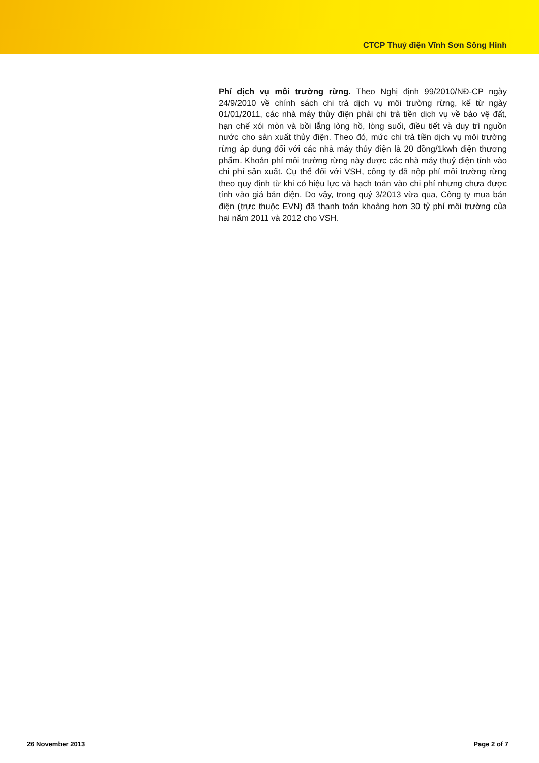CTCP Thuỷ điện Vĩnh Sơn Sông Hinh
Phí dịch vụ môi trường rừng. Theo Nghị định 99/2010/NĐ-CP ngày 24/9/2010 về chính sách chi trả dịch vụ môi trường rừng, kể từ ngày 01/01/2011, các nhà máy thủy điện phải chi trả tiền dịch vụ về bảo vệ đất, hạn chế xói mòn và bồi lắng lòng hồ, lòng suối, điều tiết và duy trì nguồn nước cho sản xuất thủy điện. Theo đó, mức chi trả tiền dịch vụ môi trường rừng áp dụng đối với các nhà máy thủy điện là 20 đồng/1kwh điện thương phẩm. Khoản phí môi trường rừng này được các nhà máy thuỷ điện tính vào chi phí sản xuất. Cụ thể đối với VSH, công ty đã nộp phí môi trường rừng theo quy định từ khi có hiệu lực và hạch toán vào chi phí nhưng chưa được tính vào giá bán điện. Do vậy, trong quý 3/2013 vừa qua, Công ty mua bán điện (trực thuộc EVN) đã thanh toán khoảng hơn 30 tỷ phí môi trường của hai năm 2011 và 2012 cho VSH.
26 November 2013 Page 2 of 7